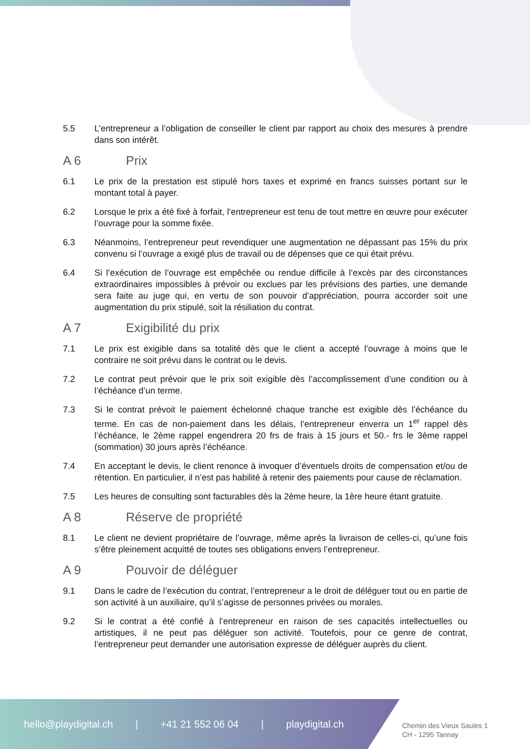5.5 L’entrepreneur a l’obligation de conseiller le client par rapport au choix des mesures à prendre dans son intérêt.
A 6 Prix
6.1 Le prix de la prestation est stipulé hors taxes et exprimé en francs suisses portant sur le montant total à payer.
6.2 Lorsque le prix a été fixé à forfait, l’entrepreneur est tenu de tout mettre en œuvre pour exécuter l’ouvrage pour la somme fixée.
6.3 Néanmoins, l’entrepreneur peut revendiquer une augmentation ne dépassant pas 15% du prix convenu si l’ouvrage a exigé plus de travail ou de dépenses que ce qui était prévu.
6.4 Si l’exécution de l’ouvrage est empêchée ou rendue difficile à l’excès par des circonstances extraordinaires impossibles à prévoir ou exclues par les prévisions des parties, une demande sera faite au juge qui, en vertu de son pouvoir d’appréciation, pourra accorder soit une augmentation du prix stipulé, soit la résiliation du contrat.
A 7 Exigibilité du prix
7.1 Le prix est exigible dans sa totalité dès que le client a accepté l’ouvrage à moins que le contraire ne soit prévu dans le contrat ou le devis.
7.2 Le contrat peut prévoir que le prix soit exigible dès l’accomplissement d’une condition ou à l’échéance d’un terme.
7.3 Si le contrat prévoit le paiement échelonné chaque tranche est exigible dès l’échéance du terme. En cas de non-paiement dans les délais, l’entrepreneur enverra un 1<sup>er</sup> rappel dès l’échéance, le 2ème rappel engendrera 20 frs de frais à 15 jours et 50.- frs le 3ème rappel (sommation) 30 jours après l’échéance.
7.4 En acceptant le devis, le client renonce à invoquer d’éventuels droits de compensation et/ou de rétention. En particulier, il n’est pas habilité à retenir des paiements pour cause de réclamation.
7.5 Les heures de consulting sont facturables dès la 2ème heure, la 1ère heure étant gratuite.
A 8 Réserve de propriété
8.1 Le client ne devient propriétaire de l’ouvrage, même après la livraison de celles-ci, qu’une fois s’être pleinement acquitté de toutes ses obligations envers l’entrepreneur.
A 9 Pouvoir de déléguer
9.1 Dans le cadre de l’exécution du contrat, l’entrepreneur a le droit de déléguer tout ou en partie de son activité à un auxiliaire, qu’il s’agisse de personnes privées ou morales.
9.2 Si le contrat a été confié à l’entrepreneur en raison de ses capacités intellectuelles ou artistiques, il ne peut pas déléguer son activité. Toutefois, pour ce genre de contrat, l’entrepreneur peut demander une autorisation expresse de déléguer auprès du client.
hello@playdigital.ch | +41 21 552 06 04 | playdigital.ch
Chemin des Vieux Saules 1
CH - 1295 Tannay